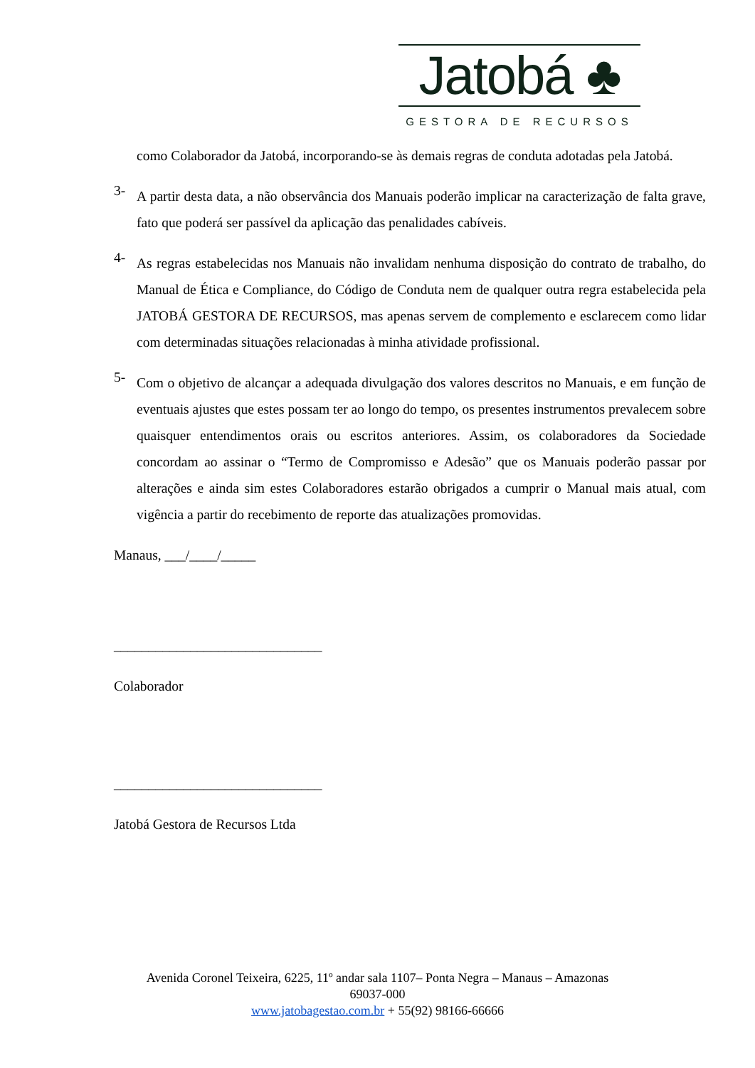Jatobá ♣
GESTORA DE RECURSOS
como Colaborador da Jatobá, incorporando-se às demais regras de conduta adotadas pela Jatobá.
3-
A partir desta data, a não observância dos Manuais poderão implicar na caracterização de falta grave, fato que poderá ser passível da aplicação das penalidades cabíveis.
4-
As regras estabelecidas nos Manuais não invalidam nenhuma disposição do contrato de trabalho, do Manual de Ética e Compliance, do Código de Conduta nem de qualquer outra regra estabelecida pela JATOBÁ GESTORA DE RECURSOS, mas apenas servem de complemento e esclarecem como lidar com determinadas situações relacionadas à minha atividade profissional.
5-
Com o objetivo de alcançar a adequada divulgação dos valores descritos no Manuais, e em função de eventuais ajustes que estes possam ter ao longo do tempo, os presentes instrumentos prevalecem sobre quaisquer entendimentos orais ou escritos anteriores. Assim, os colaboradores da Sociedade concordam ao assinar o “Termo de Compromisso e Adesão” que os Manuais poderão passar por alterações e ainda sim estes Colaboradores estarão obrigados a cumprir o Manual mais atual, com vigência a partir do recebimento de reporte das atualizações promovidas.
Manaus, ___/____/_____
______________________________
Colaborador
______________________________
Jatobá Gestora de Recursos Ltda
Avenida Coronel Teixeira, 6225, 11º andar sala 1107– Ponta Negra – Manaus – Amazonas
69037-000
www.jatobagestao.com.br + 55(92) 98166-66666